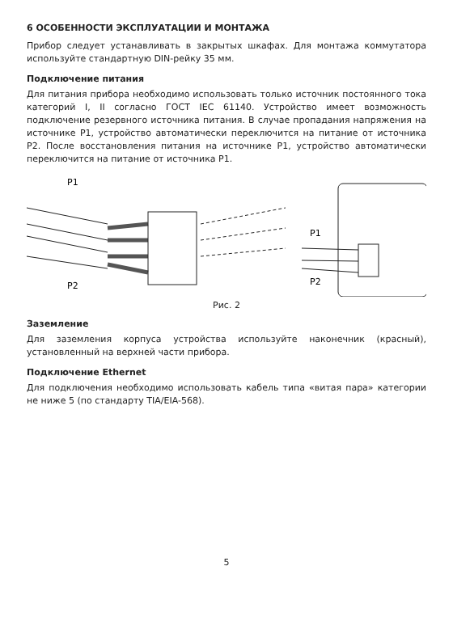6 ОСОБЕННОСТИ ЭКСПЛУАТАЦИИ И МОНТАЖА
Прибор следует устанавливать в закрытых шкафах. Для монтажа коммутатора используйте стандартную DIN-рейку 35 мм.
Подключение питания
Для питания прибора необходимо использовать только источник постоянного тока категорий I, II согласно ГОСТ IEC 61140. Устройство имеет возможность подключение резервного источника питания. В случае пропадания напряжения на источнике P1, устройство автоматически переключится на питание от источника P2. После восстановления питания на источнике P1, устройство автоматически переключится на питание от источника P1.
P1
P2
P1
P2
Рис. 2
Заземление
Для заземления корпуса устройства используйте наконечник (красный), установленный на верхней части прибора.
Подключение Ethernet
Для подключения необходимо использовать кабель типа «витая пара» категории не ниже 5 (по стандарту TIA/EIA-568).
5